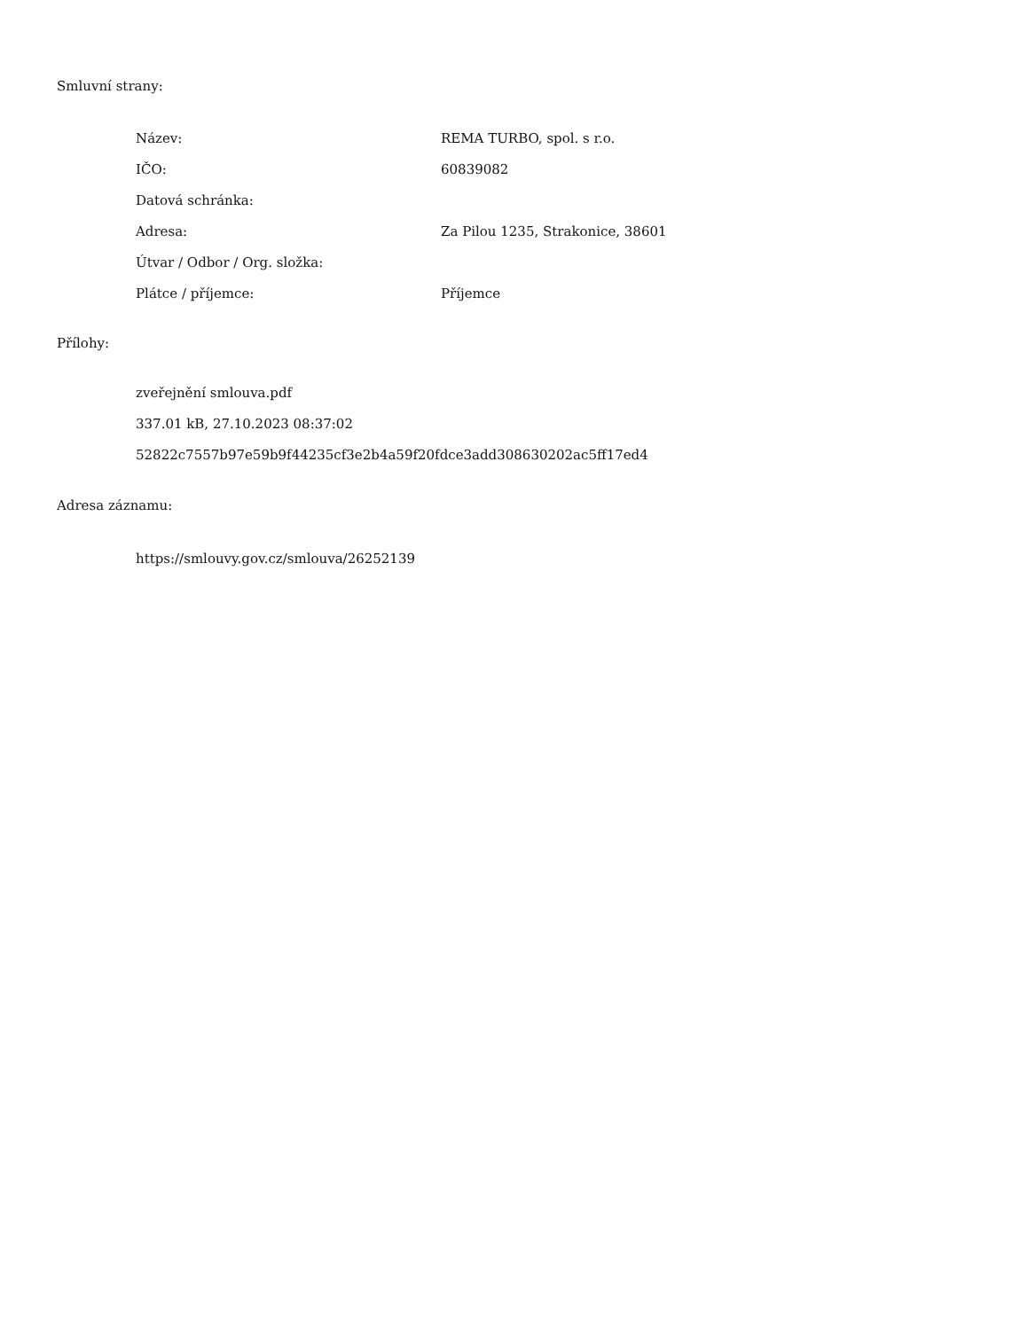Smluvní strany:
| Název: | REMA TURBO, spol. s r.o. |
| IČO: | 60839082 |
| Datová schránka: | |
| Adresa: | Za Pilou 1235, Strakonice, 38601 |
| Útvar / Odbor / Org. složka: | |
| Plátce / příjemce: | Příjemce |
Přílohy:
zveřejnění smlouva.pdf
337.01 kB, 27.10.2023 08:37:02
52822c7557b97e59b9f44235cf3e2b4a59f20fdce3add308630202ac5ff17ed4
Adresa záznamu:
https://smlouvy.gov.cz/smlouva/26252139